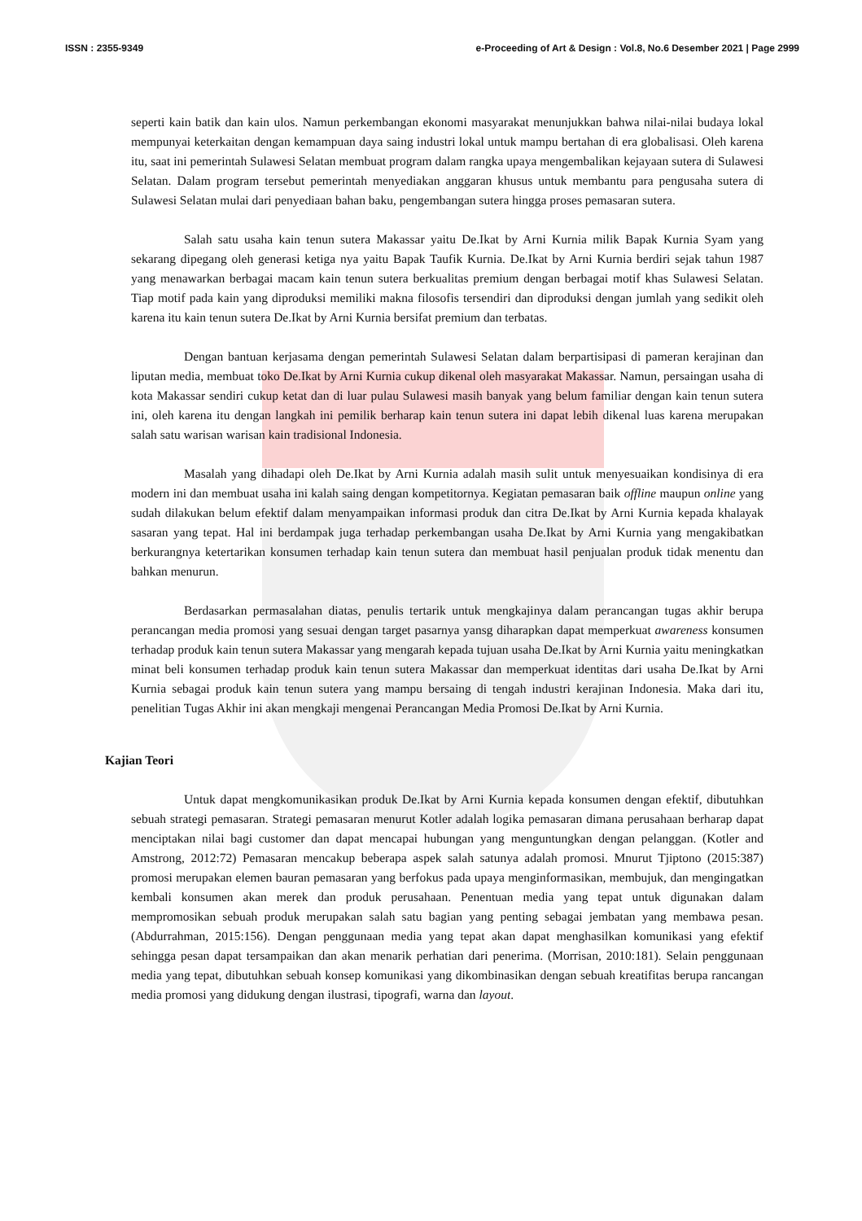ISSN : 2355-9349 e-Proceeding of Art & Design : Vol.8, No.6 Desember 2021 | Page 2999
seperti kain batik dan kain ulos. Namun perkembangan ekonomi masyarakat menunjukkan bahwa nilai-nilai budaya lokal mempunyai keterkaitan dengan kemampuan daya saing industri lokal untuk mampu bertahan di era globalisasi. Oleh karena itu, saat ini pemerintah Sulawesi Selatan membuat program dalam rangka upaya mengembalikan kejayaan sutera di Sulawesi Selatan. Dalam program tersebut pemerintah menyediakan anggaran khusus untuk membantu para pengusaha sutera di Sulawesi Selatan mulai dari penyediaan bahan baku, pengembangan sutera hingga proses pemasaran sutera.
Salah satu usaha kain tenun sutera Makassar yaitu De.Ikat by Arni Kurnia milik Bapak Kurnia Syam yang sekarang dipegang oleh generasi ketiga nya yaitu Bapak Taufik Kurnia. De.Ikat by Arni Kurnia berdiri sejak tahun 1987 yang menawarkan berbagai macam kain tenun sutera berkualitas premium dengan berbagai motif khas Sulawesi Selatan. Tiap motif pada kain yang diproduksi memiliki makna filosofis tersendiri dan diproduksi dengan jumlah yang sedikit oleh karena itu kain tenun sutera De.Ikat by Arni Kurnia bersifat premium dan terbatas.
Dengan bantuan kerjasama dengan pemerintah Sulawesi Selatan dalam berpartisipasi di pameran kerajinan dan liputan media, membuat toko De.Ikat by Arni Kurnia cukup dikenal oleh masyarakat Makassar. Namun, persaingan usaha di kota Makassar sendiri cukup ketat dan di luar pulau Sulawesi masih banyak yang belum familiar dengan kain tenun sutera ini, oleh karena itu dengan langkah ini pemilik berharap kain tenun sutera ini dapat lebih dikenal luas karena merupakan salah satu warisan warisan kain tradisional Indonesia.
Masalah yang dihadapi oleh De.Ikat by Arni Kurnia adalah masih sulit untuk menyesuaikan kondisinya di era modern ini dan membuat usaha ini kalah saing dengan kompetitornya. Kegiatan pemasaran baik offline maupun online yang sudah dilakukan belum efektif dalam menyampaikan informasi produk dan citra De.Ikat by Arni Kurnia kepada khalayak sasaran yang tepat. Hal ini berdampak juga terhadap perkembangan usaha De.Ikat by Arni Kurnia yang mengakibatkan berkurangnya ketertarikan konsumen terhadap kain tenun sutera dan membuat hasil penjualan produk tidak menentu dan bahkan menurun.
Berdasarkan permasalahan diatas, penulis tertarik untuk mengkajinya dalam perancangan tugas akhir berupa perancangan media promosi yang sesuai dengan target pasarnya yansg diharapkan dapat memperkuat awareness konsumen terhadap produk kain tenun sutera Makassar yang mengarah kepada tujuan usaha De.Ikat by Arni Kurnia yaitu meningkatkan minat beli konsumen terhadap produk kain tenun sutera Makassar dan memperkuat identitas dari usaha De.Ikat by Arni Kurnia sebagai produk kain tenun sutera yang mampu bersaing di tengah industri kerajinan Indonesia. Maka dari itu, penelitian Tugas Akhir ini akan mengkaji mengenai Perancangan Media Promosi De.Ikat by Arni Kurnia.
Kajian Teori
Untuk dapat mengkomunikasikan produk De.Ikat by Arni Kurnia kepada konsumen dengan efektif, dibutuhkan sebuah strategi pemasaran. Strategi pemasaran menurut Kotler adalah logika pemasaran dimana perusahaan berharap dapat menciptakan nilai bagi customer dan dapat mencapai hubungan yang menguntungkan dengan pelanggan. (Kotler and Amstrong, 2012:72) Pemasaran mencakup beberapa aspek salah satunya adalah promosi. Mnurut Tjiptono (2015:387) promosi merupakan elemen bauran pemasaran yang berfokus pada upaya menginformasikan, membujuk, dan mengingatkan kembali konsumen akan merek dan produk perusahaan. Penentuan media yang tepat untuk digunakan dalam mempromosikan sebuah produk merupakan salah satu bagian yang penting sebagai jembatan yang membawa pesan. (Abdurrahman, 2015:156). Dengan penggunaan media yang tepat akan dapat menghasilkan komunikasi yang efektif sehingga pesan dapat tersampaikan dan akan menarik perhatian dari penerima. (Morrisan, 2010:181). Selain penggunaan media yang tepat, dibutuhkan sebuah konsep komunikasi yang dikombinasikan dengan sebuah kreatifitas berupa rancangan media promosi yang didukung dengan ilustrasi, tipografi, warna dan layout.